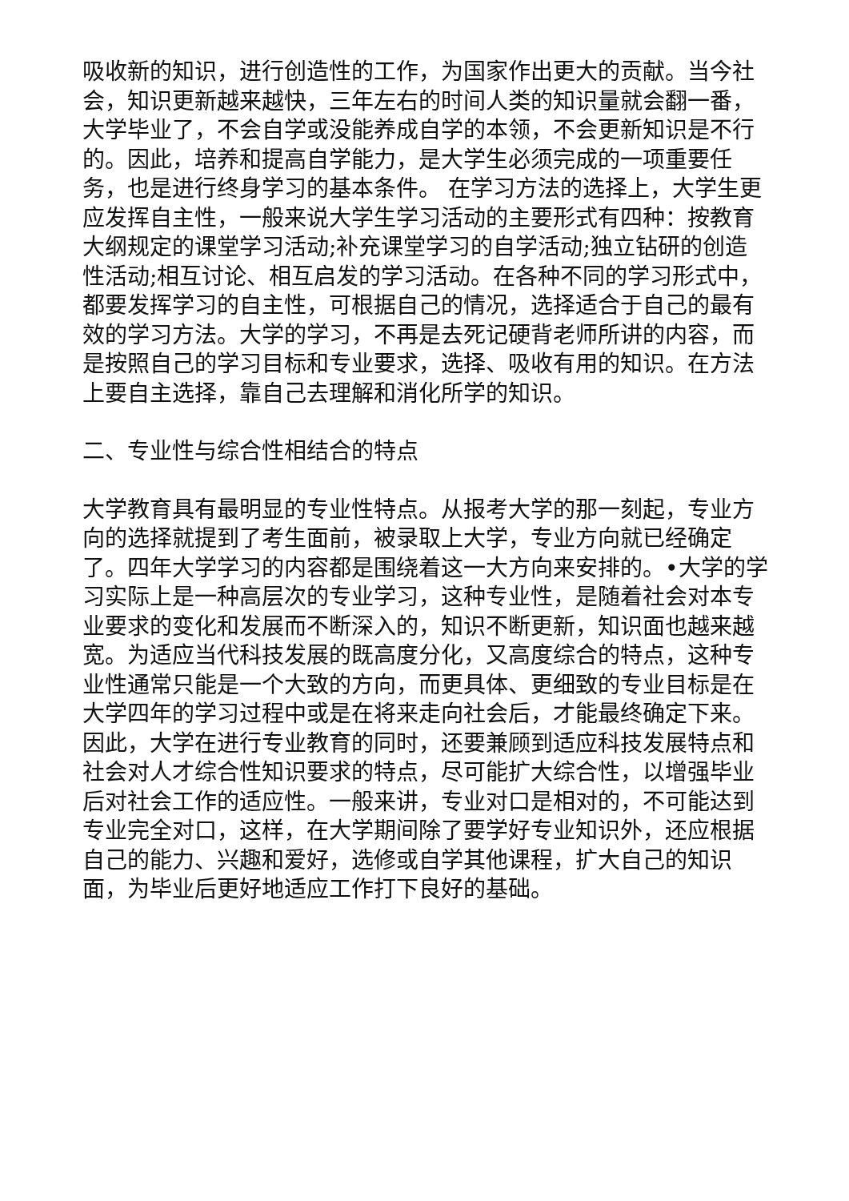吸收新的知识，进行创造性的工作，为国家作出更大的贡献。当今社会，知识更新越来越快，三年左右的时间人类的知识量就会翻一番，大学毕业了，不会自学或没能养成自学的本领，不会更新知识是不行的。因此，培养和提高自学能力，是大学生必须完成的一项重要任务，也是进行终身学习的基本条件。 在学习方法的选择上，大学生更应发挥自主性，一般来说大学生学习活动的主要形式有四种：按教育大纲规定的课堂学习活动;补充课堂学习的自学活动;独立钻研的创造性活动;相互讨论、相互启发的学习活动。在各种不同的学习形式中，都要发挥学习的自主性，可根据自己的情况，选择适合于自己的最有效的学习方法。大学的学习，不再是去死记硬背老师所讲的内容，而是按照自己的学习目标和专业要求，选择、吸收有用的知识。在方法上要自主选择，靠自己去理解和消化所学的知识。
二、专业性与综合性相结合的特点
大学教育具有最明显的专业性特点。从报考大学的那一刻起，专业方向的选择就提到了考生面前，被录取上大学，专业方向就已经确定了。四年大学学习的内容都是围绕着这一大方向来安排的。•大学的学习实际上是一种高层次的专业学习，这种专业性，是随着社会对本专业要求的变化和发展而不断深入的，知识不断更新，知识面也越来越宽。为适应当代科技发展的既高度分化，又高度综合的特点，这种专业性通常只能是一个大致的方向，而更具体、更细致的专业目标是在大学四年的学习过程中或是在将来走向社会后，才能最终确定下来。因此，大学在进行专业教育的同时，还要兼顾到适应科技发展特点和社会对人才综合性知识要求的特点，尽可能扩大综合性，以增强毕业后对社会工作的适应性。一般来讲，专业对口是相对的，不可能达到专业完全对口，这样，在大学期间除了要学好专业知识外，还应根据自己的能力、兴趣和爱好，选修或自学其他课程，扩大自己的知识面，为毕业后更好地适应工作打下良好的基础。